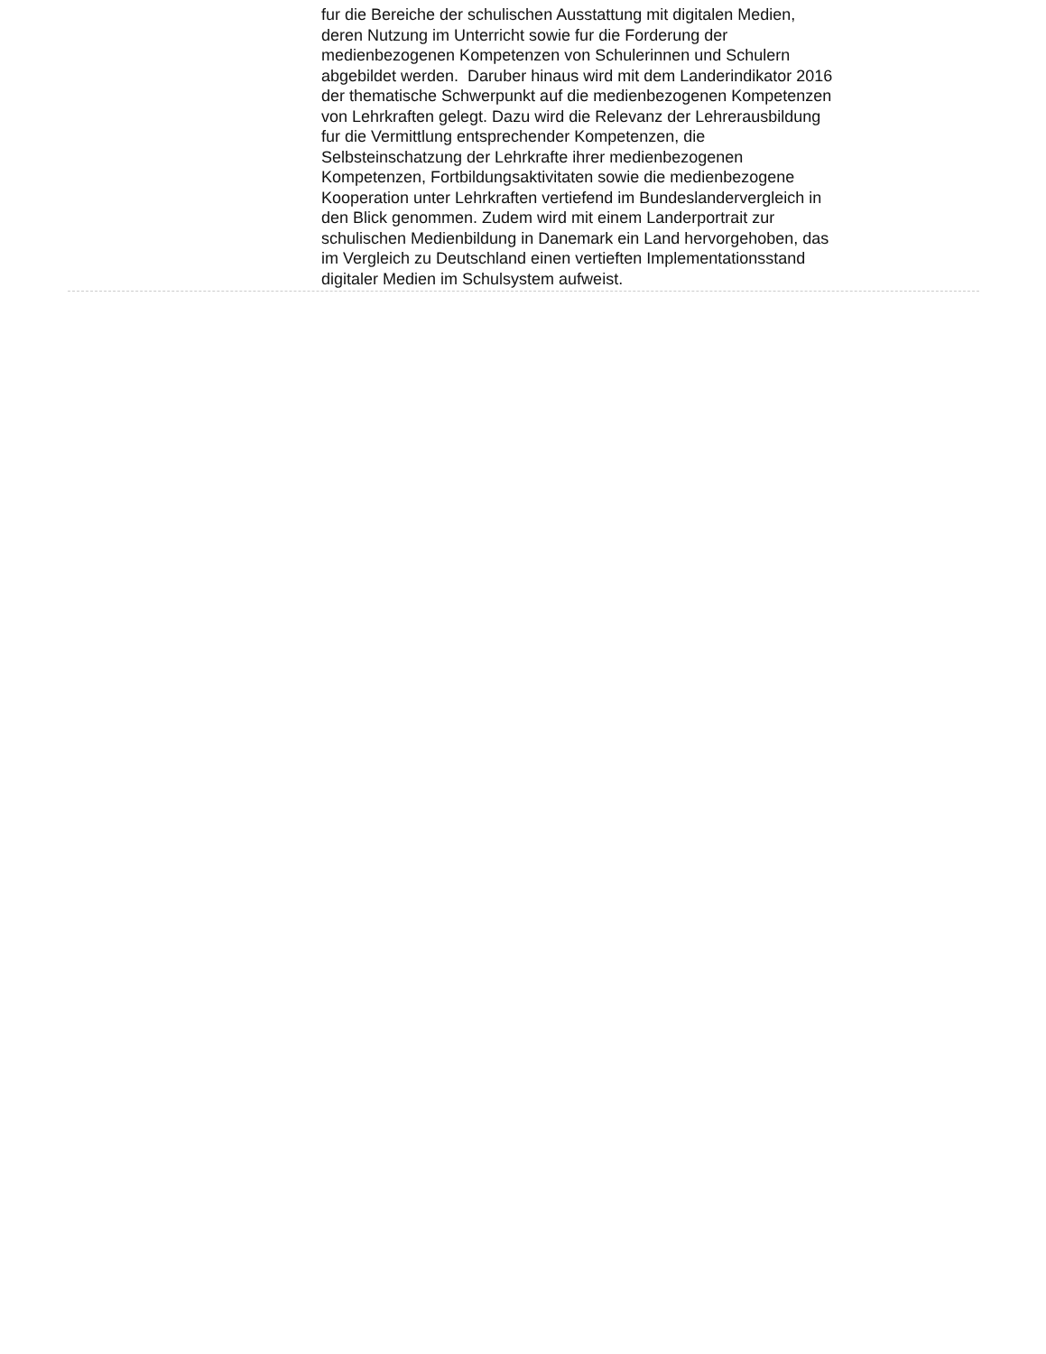fur die Bereiche der schulischen Ausstattung mit digitalen Medien,
deren Nutzung im Unterricht sowie fur die Forderung der
medienbezogenen Kompetenzen von Schulerinnen und Schulern
abgebildet werden. Daruber hinaus wird mit dem Landerindikator 2016
der thematische Schwerpunkt auf die medienbezogenen Kompetenzen
von Lehrkraften gelegt. Dazu wird die Relevanz der Lehrerausbildung
fur die Vermittlung entsprechender Kompetenzen, die
Selbsteinschatzung der Lehrkrafte ihrer medienbezogenen
Kompetenzen, Fortbildungsaktivitaten sowie die medienbezogene
Kooperation unter Lehrkraften vertiefend im Bundeslandervergleich in
den Blick genommen. Zudem wird mit einem Landerportrait zur
schulischen Medienbildung in Danemark ein Land hervorgehoben, das
im Vergleich zu Deutschland einen vertieften Implementationsstand
digitaler Medien im Schulsystem aufweist.